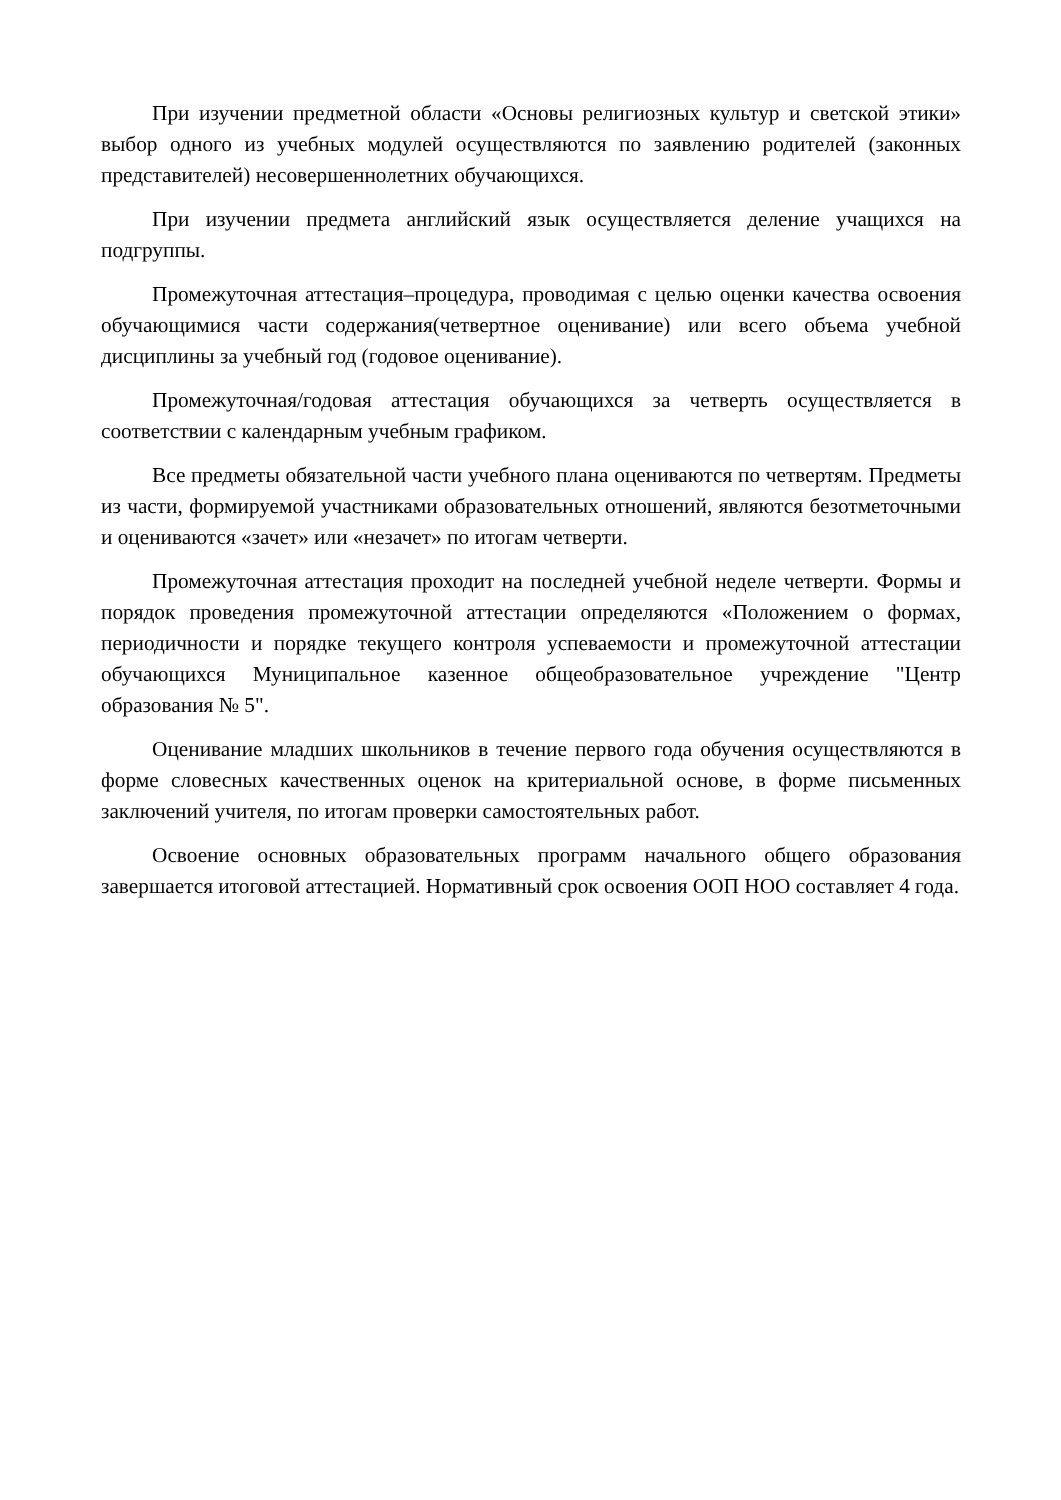При изучении предметной области «Основы религиозных культур и светской этики» выбор одного из учебных модулей осуществляются по заявлению родителей (законных представителей) несовершеннолетних обучающихся.
При изучении предмета английский язык осуществляется деление учащихся на подгруппы.
Промежуточная аттестация–процедура, проводимая с целью оценки качества освоения обучающимися части содержания(четвертное оценивание) или всего объема учебной дисциплины за учебный год (годовое оценивание).
Промежуточная/годовая аттестация обучающихся за четверть осуществляется в соответствии с календарным учебным графиком.
Все предметы обязательной части учебного плана оцениваются по четвертям. Предметы из части, формируемой участниками образовательных отношений, являются безотметочными и оцениваются «зачет» или «незачет» по итогам четверти.
Промежуточная аттестация проходит на последней учебной неделе четверти. Формы и порядок проведения промежуточной аттестации определяются «Положением о формах, периодичности и порядке текущего контроля успеваемости и промежуточной аттестации обучающихся Муниципальное казенное общеобразовательное учреждение "Центр образования № 5".
Оценивание младших школьников в течение первого года обучения осуществляются в форме словесных качественных оценок на критериальной основе, в форме письменных заключений учителя, по итогам проверки самостоятельных работ.
Освоение основных образовательных программ начального общего образования завершается итоговой аттестацией. Нормативный срок освоения ООП НОО составляет 4 года.